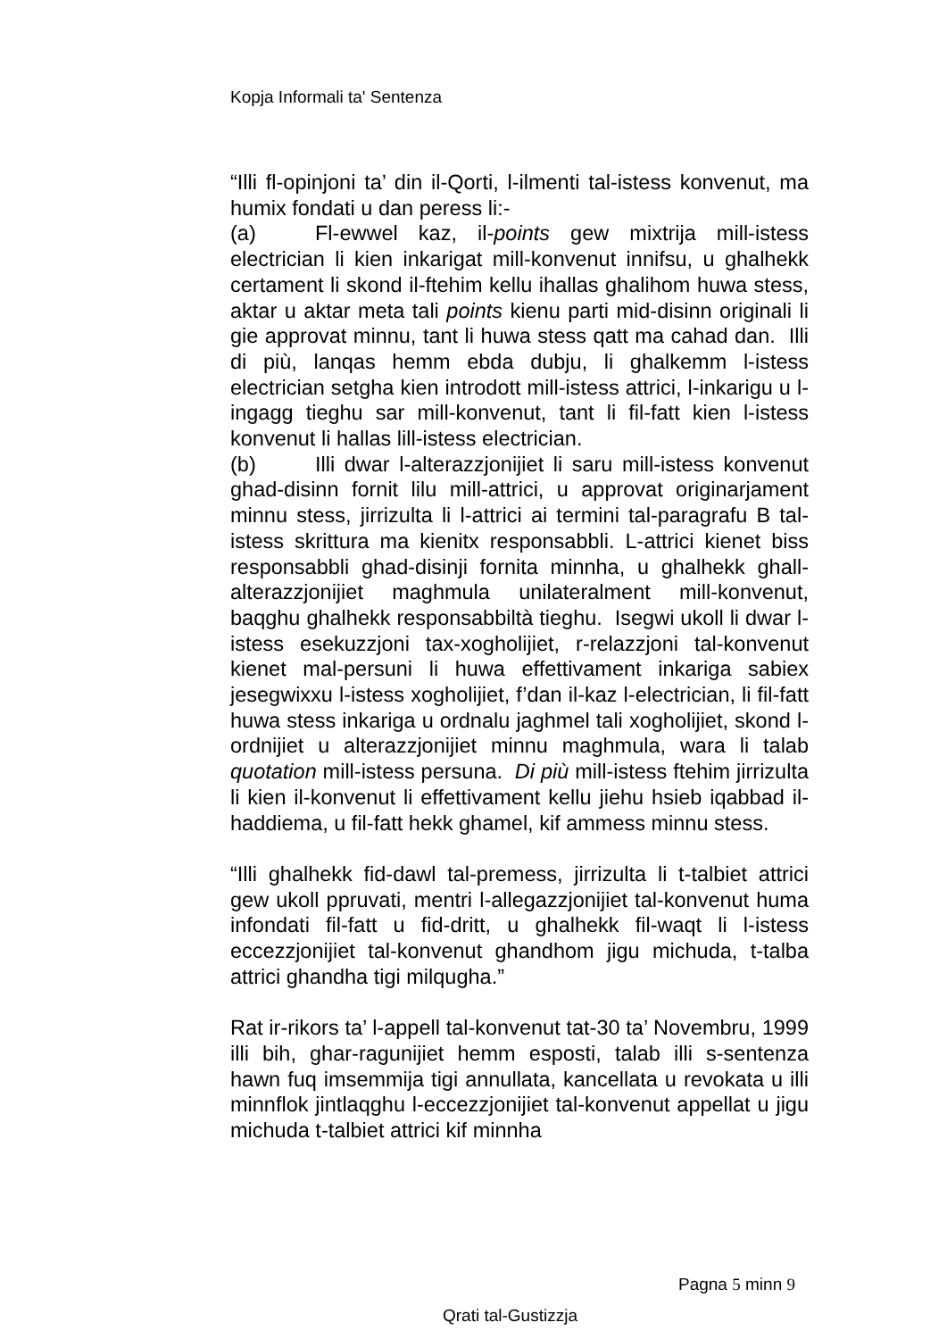Kopja Informali ta' Sentenza
“Illi fl-opinjoni ta’ din il-Qorti, l-ilmenti tal-istess konvenut, ma humix fondati u dan peress li:-
(a) Fl-ewwel kaz, il-points gew mixtrija mill-istess electrician li kien inkarigat mill-konvenut innifsu, u ghalhekk certament li skond il-ftehim kellu ihallas ghalihom huwa stess, aktar u aktar meta tali points kienu parti mid-disinn originali li gie approvat minnu, tant li huwa stess qatt ma cahad dan. Illi di più, lanqas hemm ebda dubju, li ghalkemm l-istess electrician setgha kien introdott mill-istess attrici, l-inkarigu u l-ingagg tieghu sar mill-konvenut, tant li fil-fatt kien l-istess konvenut li hallas lill-istess electrician.
(b) Illi dwar l-alterazzjonijiet li saru mill-istess konvenut ghad-disinn fornit lilu mill-attrici, u approvat originarjament minnu stess, jirrizulta li l-attrici ai termini tal-paragrafu B tal-istess skrittura ma kienitx responsabbli. L-attrici kienet biss responsabbli ghad-disinji fornita minnha, u ghalhekk ghall-alterazzjonijiet maghmula unilateralment mill-konvenut, baqghu ghalhekk responsabbiltà tieghu. Isegwi ukoll li dwar l-istess esekuzzjoni tax-xogholijiet, r-relazzjoni tal-konvenut kienet mal-persuni li huwa effettivament inkariga sabiex jesegwixxu l-istess xogholijiet, f’dan il-kaz l-electrician, li fil-fatt huwa stess inkariga u ordnalu jaghmel tali xogholijiet, skond l-ordnijiet u alterazzjonijiet minnu maghmula, wara li talab quotation mill-istess persuna. Di più mill-istess ftehim jirrizulta li kien il-konvenut li effettivament kellu jiehu hsieb iqabbad il-haddiema, u fil-fatt hekk ghamel, kif ammess minnu stess.
“Illi ghalhekk fid-dawl tal-premess, jirrizulta li t-talbiet attrici gew ukoll ppruvati, mentri l-allegazzjonijiet tal-konvenut huma infondati fil-fatt u fid-dritt, u ghalhekk fil-waqt li l-istess eccezzjonijiet tal-konvenut ghandhom jigu michuda, t-talba attrici ghandha tigi milqugha.”
Rat ir-rikors ta’ l-appell tal-konvenut tat-30 ta’ Novembru, 1999 illi bih, ghar-ragunijiet hemm esposti, talab illi s-sentenza hawn fuq imsemmija tigi annullata, kancellata u revokata u illi minnflok jintlaqghu l-eccezzjonijiet tal-konvenut appellat u jigu michuda t-talbiet attrici kif minnha
Pagna 5 minn 9
Qrati tal-Gustizzja